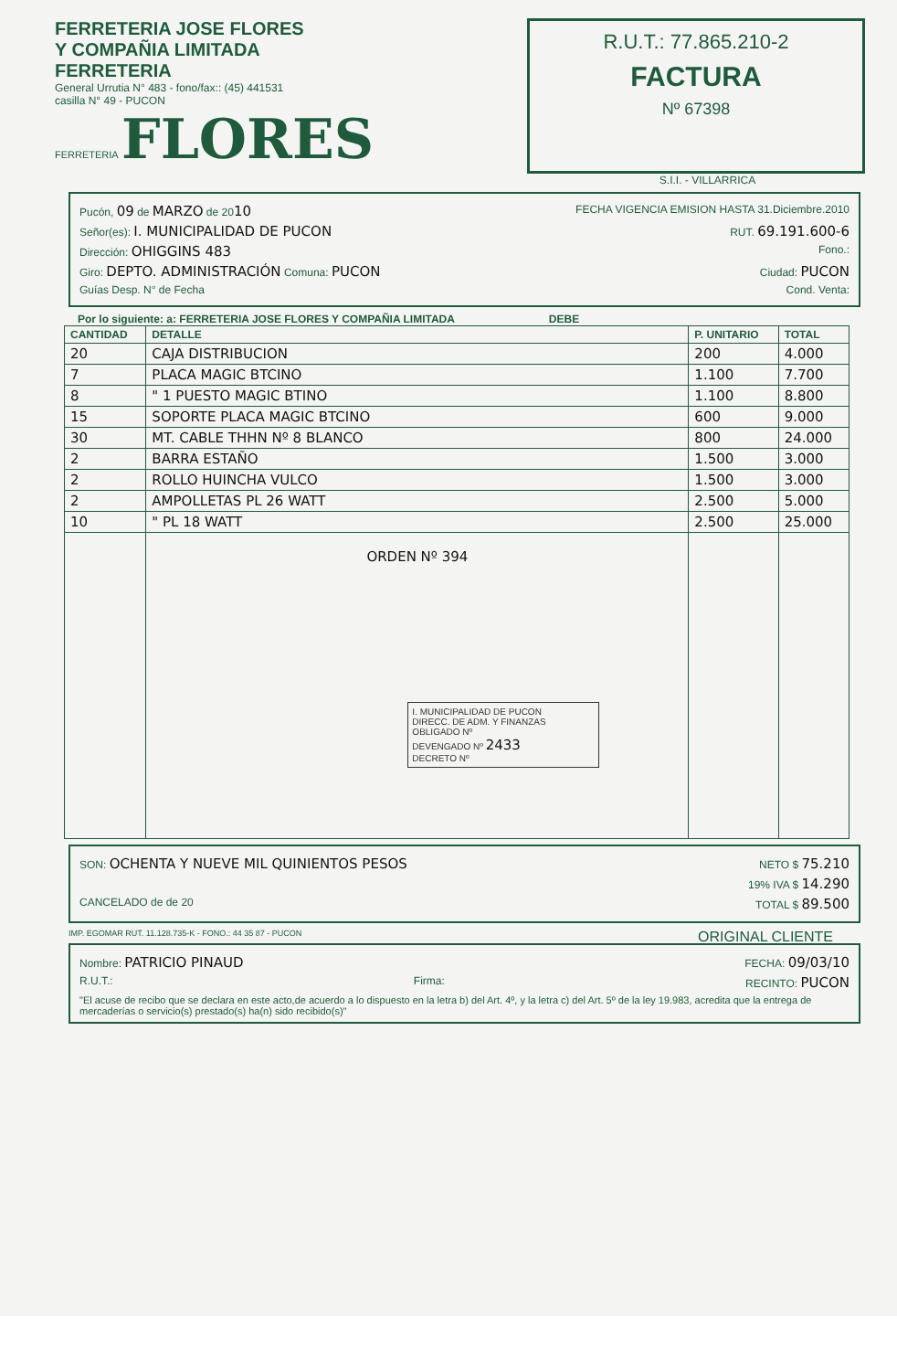FERRETERIA JOSE FLORES
Y COMPAÑIA LIMITADA
FERRETERIA
General Urrutia N° 483 - fono/fax:: (45) 441531
casilla N° 49 - PUCON
FERRETERIA FLORES
R.U.T.: 77.865.210-2
FACTURA
Nº 67398
S.I.I. - VILLARRICA
Pucón, 09 de MARZO de 2010 FECHA VIGENCIA EMISION HASTA 31.Diciembre.2010
Señor(es): I. MUNICIPALIDAD DE PUCON RUT. 69.191.600-6
Dirección: OHIGGINS 483 Fono.:
Giro: DEPTO. ADMINISTRACIÓN Comuna: PUCON Ciudad: PUCON
Guías Desp. N° de Fecha Cond. Venta:
Por lo siguiente: a: FERRETERIA JOSE FLORES Y COMPAÑIA LIMITADA DEBE
| CANTIDAD | DETALLE | P. UNITARIO | TOTAL |
| --- | --- | --- | --- |
| 20 | CAJA DISTRIBUCION | 200 | 4.000 |
| 7 | PLACA MAGIC BTCINO | 1.100 | 7.700 |
| 8 | " 1 PUESTO MAGIC BTINO | 1.100 | 8.800 |
| 15 | SOPORTE PLACA MAGIC BTCINO | 600 | 9.000 |
| 30 | MT. CABLE THHN Nº 8 BLANCO | 800 | 24.000 |
| 2 | BARRA ESTAÑO | 1.500 | 3.000 |
| 2 | ROLLO HUINCHA VULCO | 1.500 | 3.000 |
| 2 | AMPOLLETAS PL 26 WATT | 2.500 | 5.000 |
| 10 | " PL 18 WATT | 2.500 | 25.000 |
| | ORDEN Nº 394 I. MUNICIPALIDAD DE PUCON DIRECC. DE ADM. Y FINANZAS OBLIGADO Nº DEVENGADO Nº 2433 DECRETO Nº | | |
SON: OCHENTA Y NUEVE MIL QUINIENTOS PESOS NETO $ 75.210
19% IVA $ 14.290
CANCELADO de de 20 TOTAL $ 89.500
IMP. EGOMAR RUT. 11.128.735-K - FONO.: 44 35 87 - PUCON ORIGINAL CLIENTE
Nombre: PATRICIO PINAUD FECHA: 09/03/10
R.U.T.: Firma: RECINTO: PUCON
"El acuse de recibo que se declara en este acto,de acuerdo a lo dispuesto en la letra b) del Art. 4º, y la letra c) del Art. 5º de la ley 19.983, acredita que la entrega de mercaderías o servicio(s) prestado(s) ha(n) sido recibido(s)"